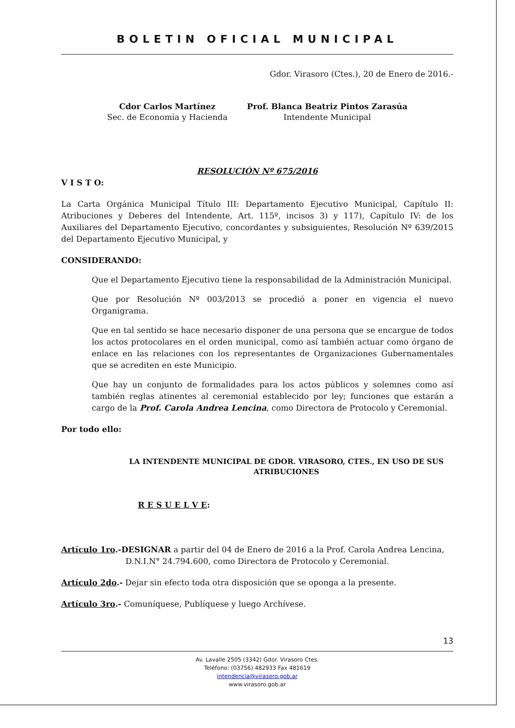BOLETIN OFICIAL MUNICIPAL
Gdor. Virasoro (Ctes.), 20 de Enero de 2016.-
Cdor Carlos Martínez
Sec. de Economía y Hacienda
Prof. Blanca Beatriz Pintos Zarasúa
Intendente Municipal
RESOLUCIÓN Nº 675/2016
V I S T O:
La Carta Orgánica Municipal Título III: Departamento Ejecutivo Municipal, Capítulo II: Atribuciones y Deberes del Intendente, Art. 115º, incisos 3) y 117), Capítulo IV: de los Auxiliares del Departamento Ejecutivo, concordantes y subsiguientes, Resolución Nº 639/2015 del Departamento Ejecutivo Municipal, y
CONSIDERANDO:
Que el Departamento Ejecutivo tiene la responsabilidad de la Administración Municipal.
Que por Resolución Nº 003/2013 se procedió a poner en vigencia el nuevo Organigrama.
Que en tal sentido se hace necesario disponer de una persona que se encargue de todos los actos protocolares en el orden municipal, como así también actuar como órgano de enlace en las relaciones con los representantes de Organizaciones Gubernamentales que se acrediten en este Municipio.
Que hay un conjunto de formalidades para los actos públicos y solemnes como así también reglas atinentes al ceremonial establecido por ley; funciones que estarán a cargo de la Prof. Carola Andrea Lencina, como Directora de Protocolo y Ceremonial.
Por todo ello:
LA INTENDENTE MUNICIPAL DE GDOR. VIRASORO, CTES., EN USO DE SUS ATRIBUCIONES
R E S U E L V E:
Artículo 1ro.-DESIGNAR a partir del 04 de Enero de 2016 a la Prof. Carola Andrea Lencina,
D.N.I.N° 24.794.600, como Directora de Protocolo y Ceremonial.
Artículo 2do.- Dejar sin efecto toda otra disposición que se oponga a la presente.
Artículo 3ro.- Comuníquese, Publíquese y luego Archívese.
13
Av. Lavalle 2505 (3342) Gdor. Virasoro Ctes.
Teléfono: (03756) 482933 Fax 481619
intendencia@virasoro.gob.ar
www.virasoro.gob.ar